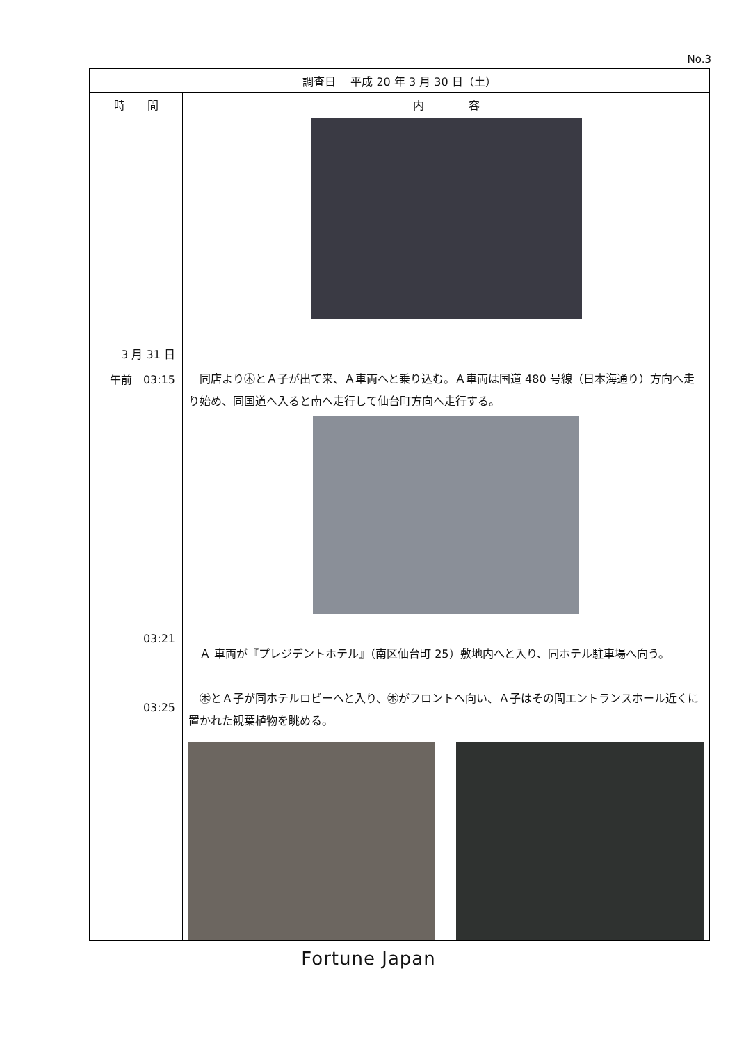No.3
| 調査日 平成 20 年 3 月 30 日（土） | |
| --- | --- |
| 時 間 | 内 容 |
| 3 月 31 日 午前 03:15 03:21 03:25 | 同店より㊍とＡ子が出て来、Ａ車両へと乗り込む。Ａ車両は国道 480 号線（日本海通り）方向へ走り始め、同国道へ入ると南へ走行して仙台町方向へ走行する。 Ａ 車両が『プレジデントホテル』（南区仙台町 25）敷地内へと入り、同ホテル駐車場へ向う。 ㊍とＡ子が同ホテルロビーへと入り、㊍がフロントへ向い、Ａ子はその間エントランスホール近くに置かれた観葉植物を眺める。 |
Fortune Japan